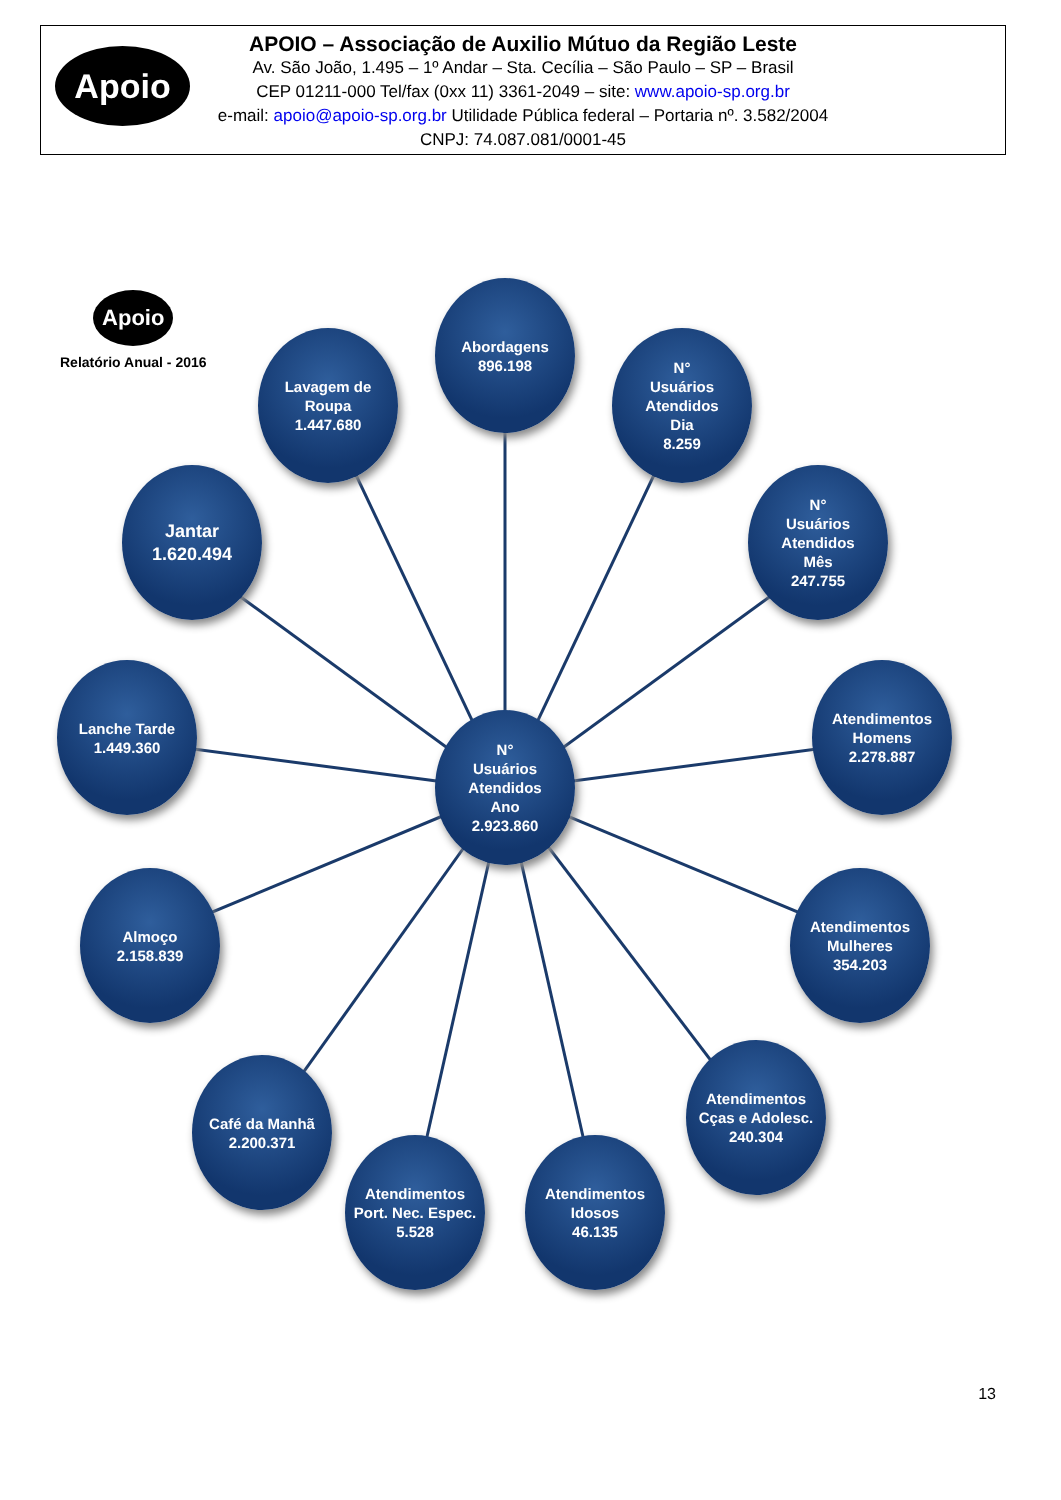Apoio
APOIO – Associação de Auxilio Mútuo da Região Leste
Av. São João, 1.495 – 1º Andar – Sta. Cecília – São Paulo – SP – Brasil
CEP 01211-000 Tel/fax (0xx 11) 3361-2049 – site: www.apoio-sp.org.br
e-mail: apoio@apoio-sp.org.br Utilidade Pública federal – Portaria nº. 3.582/2004
CNPJ: 74.087.081/0001-45
Apoio
Relatório Anual - 2016
Abordagens
896.198
Lavagem de
Roupa
1.447.680
N°
Usuários
Atendidos
Dia
8.259
Jantar
1.620.494
N°
Usuários
Atendidos
Mês
247.755
Lanche Tarde
1.449.360
N°
Usuários
Atendidos
Ano
2.923.860
Atendimentos
Homens
2.278.887
Almoço
2.158.839
Atendimentos
Mulheres
354.203
Café da Manhã
2.200.371
Atendimentos
Cças e Adolesc.
240.304
Atendimentos
Port. Nec. Espec.
5.528
Atendimentos
Idosos
46.135
13